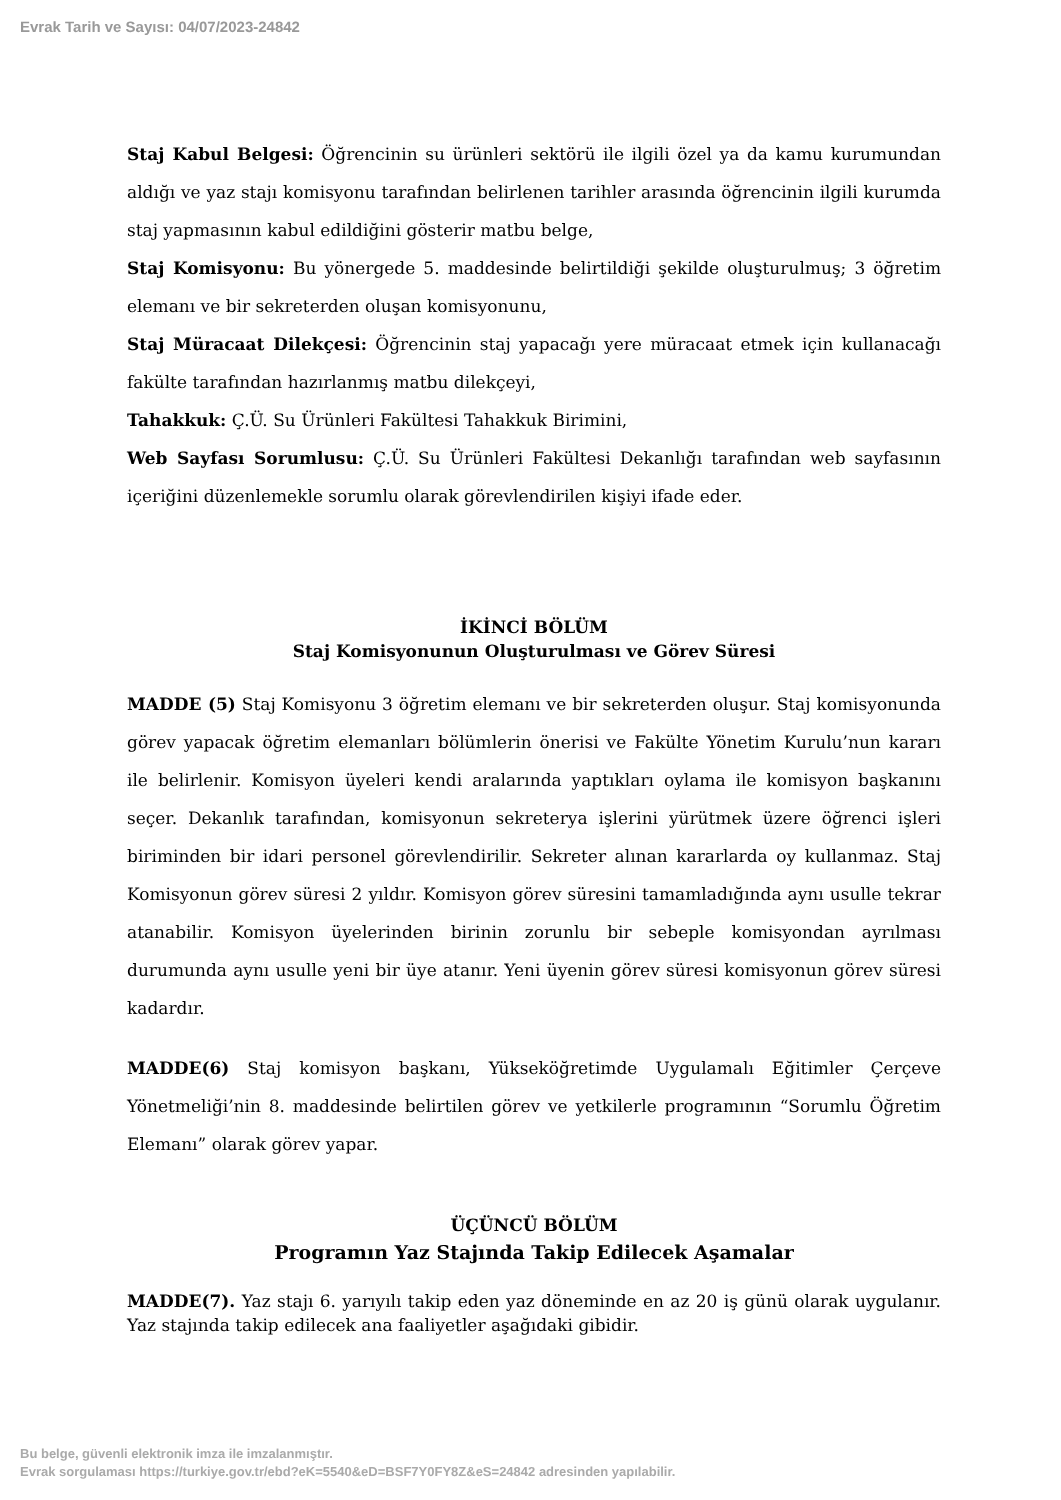Evrak Tarih ve Sayısı: 04/07/2023-24842
Staj Kabul Belgesi: Öğrencinin su ürünleri sektörü ile ilgili özel ya da kamu kurumundan aldığı ve yaz stajı komisyonu tarafından belirlenen tarihler arasında öğrencinin ilgili kurumda staj yapmasının kabul edildiğini gösterir matbu belge,
Staj Komisyonu: Bu yönergede 5. maddesinde belirtildiği şekilde oluşturulmuş; 3 öğretim elemanı ve bir sekreterden oluşan komisyonunu,
Staj Müracaat Dilekçesi: Öğrencinin staj yapacağı yere müracaat etmek için kullanacağı fakülte tarafından hazırlanmış matbu dilekçeyi,
Tahakkuk: Ç.Ü. Su Ürünleri Fakültesi Tahakkuk Birimini,
Web Sayfası Sorumlusu: Ç.Ü. Su Ürünleri Fakültesi Dekanlığı tarafından web sayfasının içeriğini düzenlemekle sorumlu olarak görevlendirilen kişiyi ifade eder.
İKİNCİ BÖLÜM
Staj Komisyonunun Oluşturulması ve Görev Süresi
MADDE (5) Staj Komisyonu 3 öğretim elemanı ve bir sekreterden oluşur. Staj komisyonunda görev yapacak öğretim elemanları bölümlerin önerisi ve Fakülte Yönetim Kurulu’nun kararı ile belirlenir. Komisyon üyeleri kendi aralarında yaptıkları oylama ile komisyon başkanını seçer. Dekanlık tarafından, komisyonun sekreterya işlerini yürütmek üzere öğrenci işleri biriminden bir idari personel görevlendirilir. Sekreter alınan kararlarda oy kullanmaz. Staj Komisyonun görev süresi 2 yıldır. Komisyon görev süresini tamamladığında aynı usulle tekrar atanabilir. Komisyon üyelerinden birinin zorunlu bir sebeple komisyondan ayrılması durumunda aynı usulle yeni bir üye atanır. Yeni üyenin görev süresi komisyonun görev süresi kadardır.
MADDE(6) Staj komisyon başkanı, Yükseköğretimde Uygulamalı Eğitimler Çerçeve Yönetmeliği’nin 8. maddesinde belirtilen görev ve yetkilerle programının “Sorumlu Öğretim Elemanı” olarak görev yapar.
ÜÇÜNCÜ BÖLÜM
Programın Yaz Stajında Takip Edilecek Aşamalar
MADDE(7). Yaz stajı 6. yarıyılı takip eden yaz döneminde en az 20 iş günü olarak uygulanır. Yaz stajında takip edilecek ana faaliyetler aşağıdaki gibidir.
Bu belge, güvenli elektronik imza ile imzalanmıştır.
Evrak sorgulaması https://turkiye.gov.tr/ebd?eK=5540&eD=BSF7Y0FY8Z&eS=24842 adresinden yapılabilir.